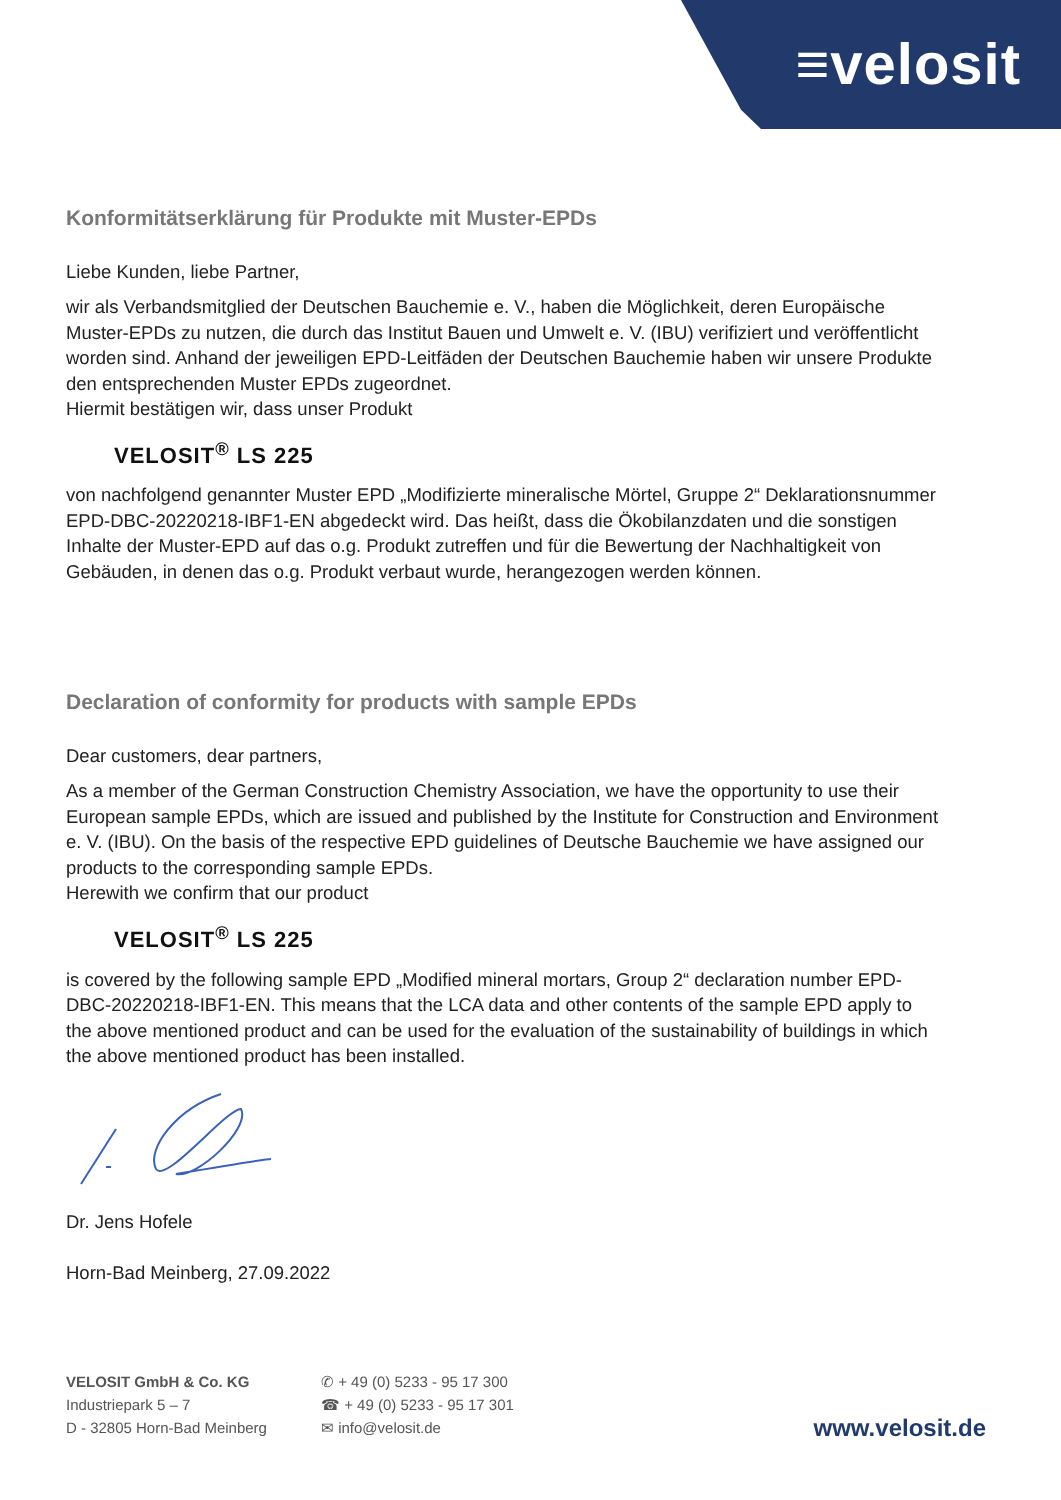≡velosit
Konformitätserklärung für Produkte mit Muster-EPDs
Liebe Kunden, liebe Partner,
wir als Verbandsmitglied der Deutschen Bauchemie e. V., haben die Möglichkeit, deren Europäische Muster-EPDs zu nutzen, die durch das Institut Bauen und Umwelt e. V. (IBU) verifiziert und veröffentlicht worden sind. Anhand der jeweiligen EPD-Leitfäden der Deutschen Bauchemie haben wir unsere Produkte den entsprechenden Muster EPDs zugeordnet.
Hiermit bestätigen wir, dass unser Produkt
VELOSIT<sup>®</sup> LS 225
von nachfolgend genannter Muster EPD „Modifizierte mineralische Mörtel, Gruppe 2“ Deklarationsnummer EPD-DBC-20220218-IBF1-EN abgedeckt wird. Das heißt, dass die Ökobilanzdaten und die sonstigen Inhalte der Muster-EPD auf das o.g. Produkt zutreffen und für die Bewertung der Nachhaltigkeit von Gebäuden, in denen das o.g. Produkt verbaut wurde, herangezogen werden können.
Declaration of conformity for products with sample EPDs
Dear customers, dear partners,
As a member of the German Construction Chemistry Association, we have the opportunity to use their European sample EPDs, which are issued and published by the Institute for Construction and Environment e. V. (IBU). On the basis of the respective EPD guidelines of Deutsche Bauchemie we have assigned our products to the corresponding sample EPDs.
Herewith we confirm that our product
VELOSIT<sup>®</sup> LS 225
is covered by the following sample EPD „Modified mineral mortars, Group 2“ declaration number EPD-DBC-20220218-IBF1-EN. This means that the LCA data and other contents of the sample EPD apply to the above mentioned product and can be used for the evaluation of the sustainability of buildings in which the above mentioned product has been installed.
Dr. Jens Hofele
Horn-Bad Meinberg, 27.09.2022
VELOSIT GmbH & Co. KG
Industriepark 5 – 7
D - 32805 Horn-Bad Meinberg
✆ + 49 (0) 5233 - 95 17 300
☎ + 49 (0) 5233 - 95 17 301
✉ info@velosit.de
www.velosit.de